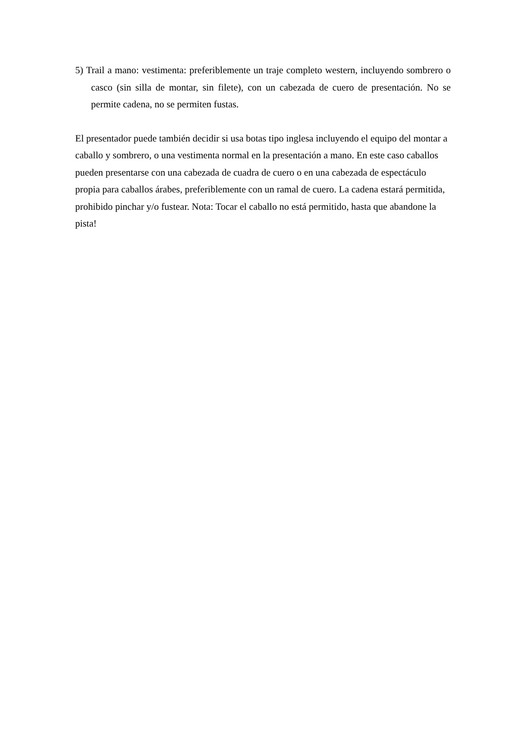5) Trail a mano: vestimenta: preferiblemente un traje completo western, incluyendo sombrero o casco (sin silla de montar, sin filete), con un cabezada de cuero de presentación. No se permite cadena, no se permiten fustas.
El presentador puede también decidir si usa botas tipo inglesa incluyendo el equipo del montar a caballo y sombrero, o una vestimenta normal en la presentación a mano. En este caso caballos pueden presentarse con una cabezada de cuadra de cuero o en una cabezada de espectáculo propia para caballos árabes, preferiblemente con un ramal de cuero. La cadena estará permitida, prohibido pinchar y/o fustear. Nota: Tocar el caballo no está permitido, hasta que abandone la pista!